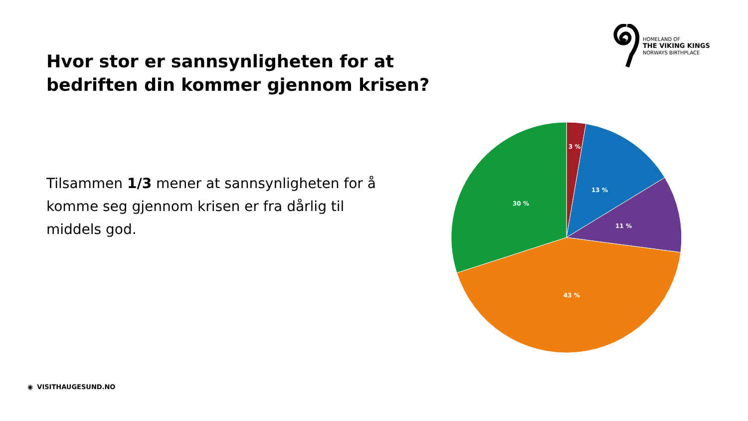HOMELAND OF
THE VIKING KINGS
NORWAYS BIRTHPLACE
Hvor stor er sannsynligheten for at
bedriften din kommer gjennom krisen?
Tilsammen 1/3 mener at sannsynligheten for å komme seg gjennom krisen er fra dårlig til middels god.
3 %
13 %
11 %
43 %
30 %
◉ VISITHAUGESUND.NO